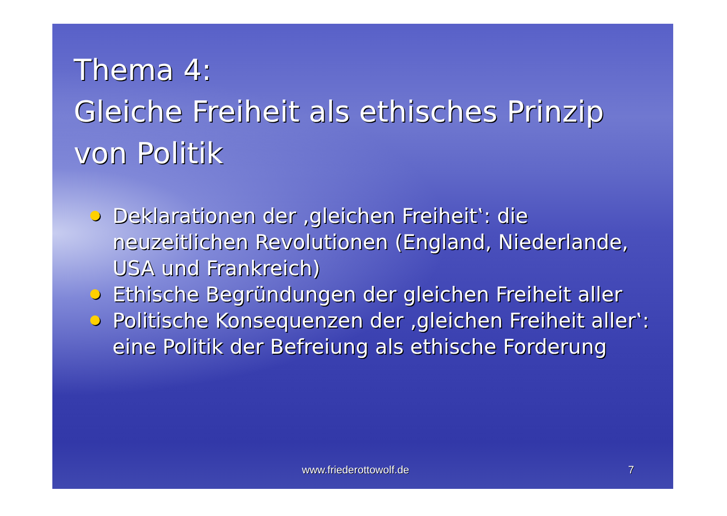Thema 4:
Gleiche Freiheit als ethisches Prinzip von Politik
Deklarationen der ‚gleichen Freiheit‛: die neuzeitlichen Revolutionen (England, Niederlande, USA und Frankreich)
Ethische Begründungen der gleichen Freiheit aller
Politische Konsequenzen der ‚gleichen Freiheit aller‛: eine Politik der Befreiung als ethische Forderung
www.friederottowolf.de 7